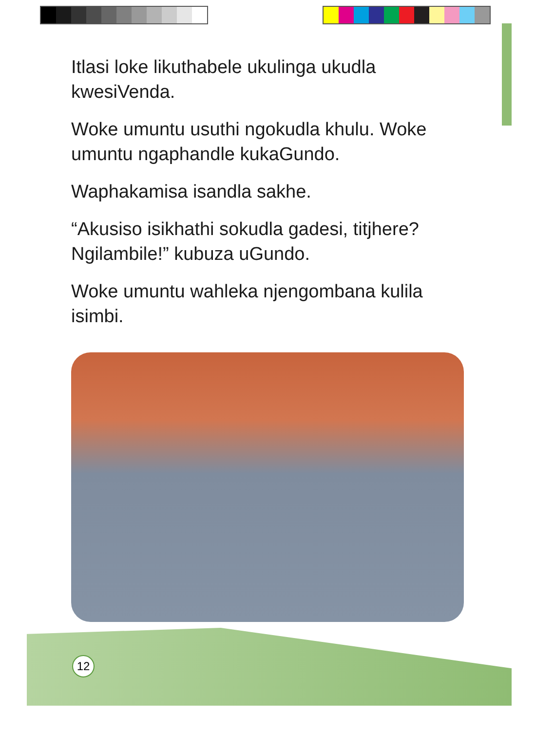Itlasi loke likuthabele ukulinga ukudla kwesiVenda.
Woke umuntu usuthi ngokudla khulu. Woke umuntu ngaphandle kukaGundo.
Waphakamisa isandla sakhe.
“Akusiso isikhathi sokudla gadesi, titjhere? Ngilambile!” kubuza uGundo.
Woke umuntu wahleka njengombana kulila isimbi.
12